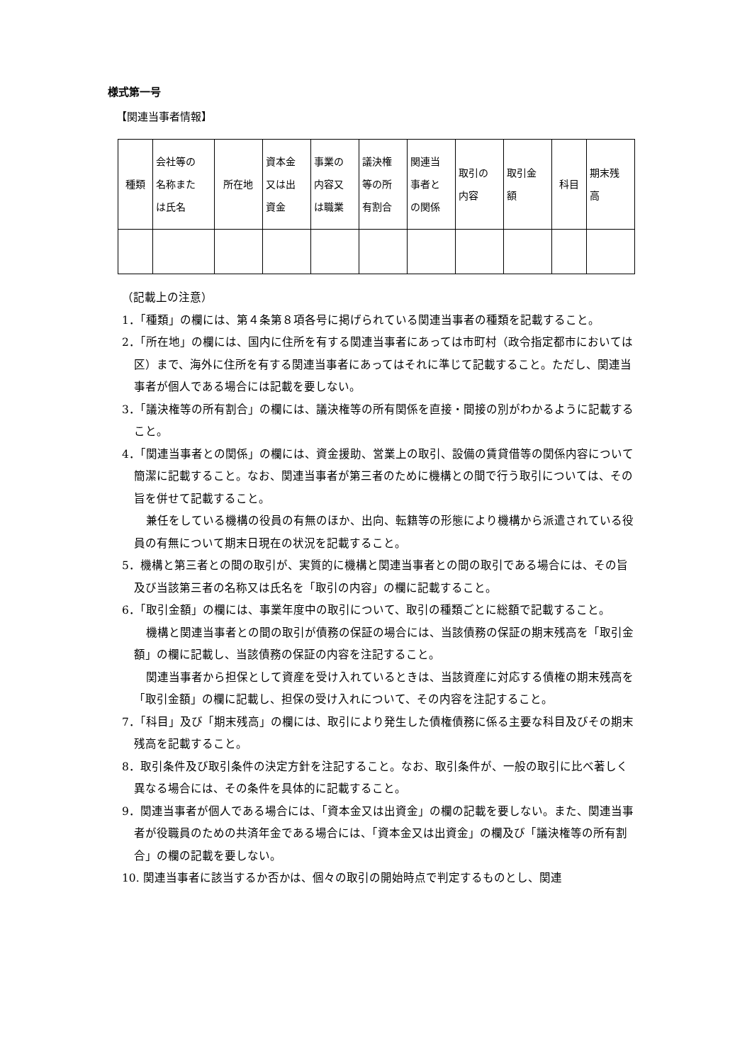様式第一号
【関連当事者情報】
| 種類 | 会社等の 名称また は氏名 | 所在地 | 資本金 又は出 資金 | 事業の 内容又 は職業 | 議決権 等の所 有割合 | 関連当 事者と の関係 | 取引の 内容 | 取引金 額 | 科目 | 期末残 高 |
（記載上の注意）
1．「種類」の欄には、第４条第８項各号に掲げられている関連当事者の種類を記載すること。
2．「所在地」の欄には、国内に住所を有する関連当事者にあっては市町村（政令指定都市においては区）まで、海外に住所を有する関連当事者にあってはそれに準じて記載すること。ただし、関連当事者が個人である場合には記載を要しない。
3．「議決権等の所有割合」の欄には、議決権等の所有関係を直接・間接の別がわかるように記載すること。
4．「関連当事者との関係」の欄には、資金援助、営業上の取引、設備の賃貸借等の関係内容について簡潔に記載すること。なお、関連当事者が第三者のために機構との間で行う取引については、その旨を併せて記載すること。
兼任をしている機構の役員の有無のほか、出向、転籍等の形態により機構から派遣されている役員の有無について期末日現在の状況を記載すること。
5．機構と第三者との間の取引が、実質的に機構と関連当事者との間の取引である場合には、その旨及び当該第三者の名称又は氏名を「取引の内容」の欄に記載すること。
6．「取引金額」の欄には、事業年度中の取引について、取引の種類ごとに総額で記載すること。
機構と関連当事者との間の取引が債務の保証の場合には、当該債務の保証の期末残高を「取引金額」の欄に記載し、当該債務の保証の内容を注記すること。
関連当事者から担保として資産を受け入れているときは、当該資産に対応する債権の期末残高を「取引金額」の欄に記載し、担保の受け入れについて、その内容を注記すること。
7．「科目」及び「期末残高」の欄には、取引により発生した債権債務に係る主要な科目及びその期末残高を記載すること。
8．取引条件及び取引条件の決定方針を注記すること。なお、取引条件が、一般の取引に比べ著しく異なる場合には、その条件を具体的に記載すること。
9．関連当事者が個人である場合には、「資本金又は出資金」の欄の記載を要しない。また、関連当事者が役職員のための共済年金である場合には、「資本金又は出資金」の欄及び「議決権等の所有割合」の欄の記載を要しない。
10. 関連当事者に該当するか否かは、個々の取引の開始時点で判定するものとし、関連